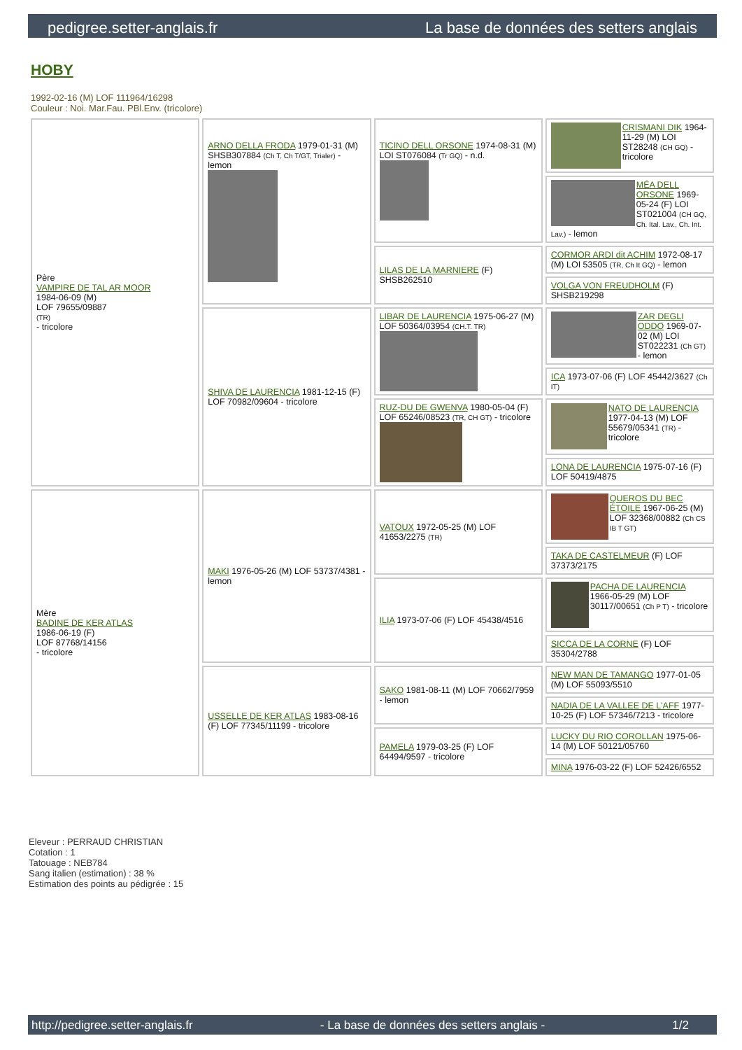pedigree.setter-anglais.fr La base de données des setters anglais
HOBY
1992-02-16 (M) LOF 111964/16298
Couleur : Noi. Mar.Fau. PBl.Env. (tricolore)
| Père VAMPIRE DE TAL AR MOOR 1984-06-09 (M) LOF 79655/09887 (TR) - tricolore | ARNO DELLA FRODA 1979-01-31 (M) SHSB307884 (Ch T, Ch T/GT, Trialer) - lemon | TICINO DELL ORSONE 1974-08-31 (M) LOI ST076084 (Tr GQ) - n.d. | CRISMANI DIK 1964-11-29 (M) LOI ST28248 (CH GQ) - tricolore |
| | | | MÉA DELL ORSONE 1969-05-24 (F) LOI ST021004 (CH GQ, Ch. Ital. Lav., Ch. Int. Lav.) - lemon |
| | | LILAS DE LA MARNIERE (F) SHSB262510 | CORMOR ARDI dit ACHIM 1972-08-17 (M) LOI 53505 (TR, Ch It GQ) - lemon |
| | | | VOLGA VON FREUDHOLM (F) SHSB219298 |
| | SHIVA DE LAURENCIA 1981-12-15 (F) LOF 70982/09604 - tricolore | LIBAR DE LAURENCIA 1975-06-27 (M) LOF 50364/03954 (CH.T. TR) | ZAR DEGLI ODDO 1969-07-02 (M) LOI ST022231 (Ch GT) - lemon |
| | | | ICA 1973-07-06 (F) LOF 45442/3627 (Ch IT) |
| | | RUZ-DU DE GWENVA 1980-05-04 (F) LOF 65246/08523 (TR, CH GT) - tricolore | NATO DE LAURENCIA 1977-04-13 (M) LOF 55679/05341 (TR) - tricolore |
| | | | LONA DE LAURENCIA 1975-07-16 (F) LOF 50419/4875 |
| Mère BADINE DE KER ATLAS 1986-06-19 (F) LOF 87768/14156 - tricolore | MAKI 1976-05-26 (M) LOF 53737/4381 - lemon | VATOUX 1972-05-25 (M) LOF 41653/2275 (TR) | QUEROS DU BEC ÉTOILE 1967-06-25 (M) LOF 32368/00882 (Ch CS IB T GT) |
| | | | TAKA DE CASTELMEUR (F) LOF 37373/2175 |
| | | ILIA 1973-07-06 (F) LOF 45438/4516 | PACHA DE LAURENCIA 1966-05-29 (M) LOF 30117/00651 (Ch P T) - tricolore |
| | | | SICCA DE LA CORNE (F) LOF 35304/2788 |
| | USSELLE DE KER ATLAS 1983-08-16 (F) LOF 77345/11199 - tricolore | SAKO 1981-08-11 (M) LOF 70662/7959 - lemon | NEW MAN DE TAMANGO 1977-01-05 (M) LOF 55093/5510 |
| | | | NADIA DE LA VALLEE DE L'AFF 1977-10-25 (F) LOF 57346/7213 - tricolore |
| | | PAMELA 1979-03-25 (F) LOF 64494/9597 - tricolore | LUCKY DU RIO COROLLAN 1975-06-14 (M) LOF 50121/05760 |
| | | | MINA 1976-03-22 (F) LOF 52426/6552 |
Eleveur : PERRAUD CHRISTIAN
Cotation : 1
Tatouage : NEB784
Sang italien (estimation) : 38 %
Estimation des points au pédigrée : 15
http://pedigree.setter-anglais.fr - La base de données des setters anglais - 1/2